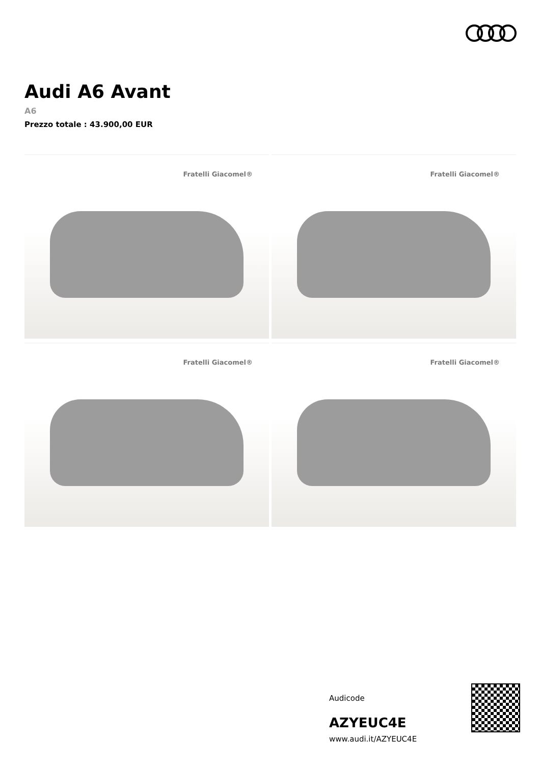Audi A6 Avant
A6
Prezzo totale : 43.900,00 EUR
Fratelli Giacomel®
Fratelli Giacomel®
Fratelli Giacomel®
Fratelli Giacomel®
Audicode
AZYEUC4E
www.audi.it/AZYEUC4E